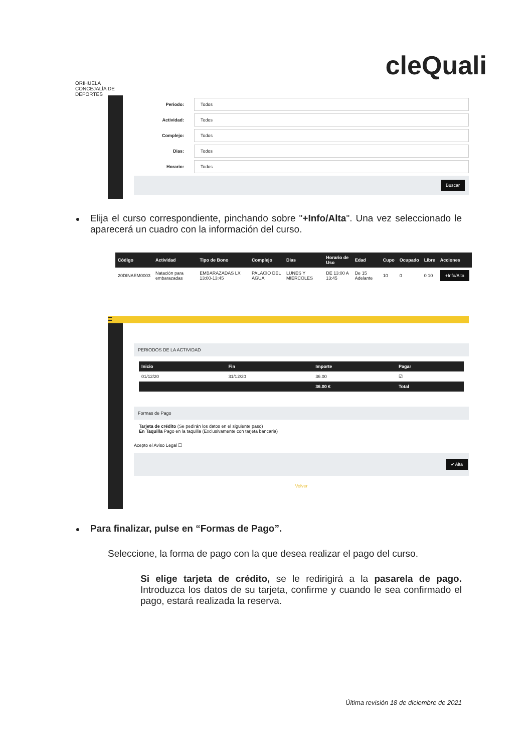ORIHUELA
CONCEJALÍA DE DEPORTES
cleQuali
Periodo:
Todos
Actividad:
Todos
Complejo:
Todos
Dias:
Todos
Horario:
Todos
Buscar
Elija el curso correspondiente, pinchando sobre "+Info/Alta". Una vez seleccionado le aparecerá un cuadro con la información del curso.
| Código | Actividad | Tipo de Bono | Complejo | Dias | Horario de Uso | Edad | Cupo | Ocupado | Libre | Acciones |
| --- | --- | --- | --- | --- | --- | --- | --- | --- | --- | --- |
| 20DINAEM0003 | Natación para embarazadas | EMBARAZADAS LX 13:00-13:45 | PALACIO DEL AGUA | LUNES Y MIERCOLES | DE 13:00 A 13:45 | De 15 Adelante | 10 | 0 | 0 10 | +Info/Alta |
☰
PERIODOS DE LA ACTIVIDAD
| Inicio | Fin | Importe | Pagar |
| --- | --- | --- | --- |
| 01/12/20 | 31/12/20 | 36.00 | ☑ |
| | | 36.00 € | Total |
Formas de Pago
Tarjeta de crédito (Se pedirán los datos en el siguiente paso)
En Taquilla Pago en la taquilla (Exclusivamente con tarjeta bancaria)
Acepto el Aviso Legal ☐
✔Alta
Volver
Para finalizar, pulse en “Formas de Pago”.
Seleccione, la forma de pago con la que desea realizar el pago del curso.
Si elige tarjeta de crédito, se le redirigirá a la pasarela de pago. Introduzca los datos de su tarjeta, confirme y cuando le sea confirmado el pago, estará realizada la reserva.
Última revisión 18 de diciembre de 2021